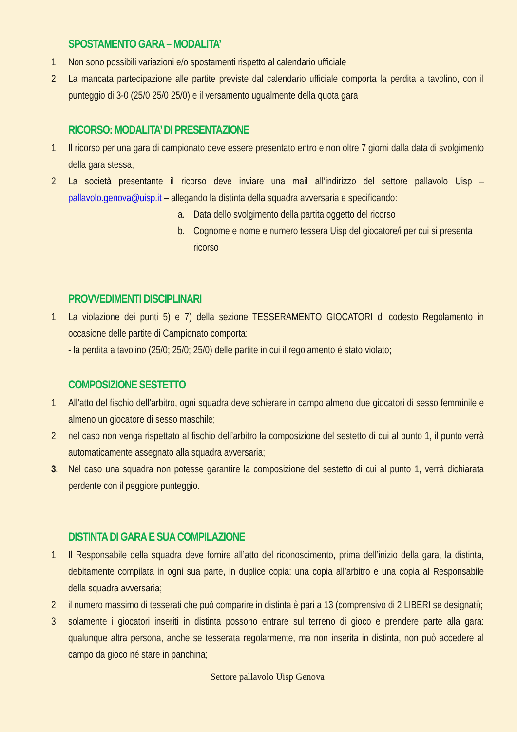SPOSTAMENTO GARA – MODALITA’
1. Non sono possibili variazioni e/o spostamenti rispetto al calendario ufficiale
2. La mancata partecipazione alle partite previste dal calendario ufficiale comporta la perdita a tavolino, con il punteggio di 3-0 (25/0 25/0 25/0) e il versamento ugualmente della quota gara
RICORSO: MODALITA’ DI PRESENTAZIONE
1. Il ricorso per una gara di campionato deve essere presentato entro e non oltre 7 giorni dalla data di svolgimento della gara stessa;
2. La società presentante il ricorso deve inviare una mail all’indirizzo del settore pallavolo Uisp – pallavolo.genova@uisp.it – allegando la distinta della squadra avversaria e specificando:
a. Data dello svolgimento della partita oggetto del ricorso
b. Cognome e nome e numero tessera Uisp del giocatore/i per cui si presenta ricorso
PROVVEDIMENTI DISCIPLINARI
1. La violazione dei punti 5) e 7) della sezione TESSERAMENTO GIOCATORI di codesto Regolamento in occasione delle partite di Campionato comporta:
- la perdita a tavolino (25/0; 25/0; 25/0) delle partite in cui il regolamento è stato violato;
COMPOSIZIONE SESTETTO
1. All’atto del fischio dell’arbitro, ogni squadra deve schierare in campo almeno due giocatori di sesso femminile e almeno un giocatore di sesso maschile;
2. nel caso non venga rispettato al fischio dell’arbitro la composizione del sestetto di cui al punto 1, il punto verrà automaticamente assegnato alla squadra avversaria;
3. Nel caso una squadra non potesse garantire la composizione del sestetto di cui al punto 1, verrà dichiarata perdente con il peggiore punteggio.
DISTINTA DI GARA E SUA COMPILAZIONE
1. Il Responsabile della squadra deve fornire all’atto del riconoscimento, prima dell’inizio della gara, la distinta, debitamente compilata in ogni sua parte, in duplice copia: una copia all’arbitro e una copia al Responsabile della squadra avversaria;
2. il numero massimo di tesserati che può comparire in distinta è pari a 13 (comprensivo di 2 LIBERI se designati);
3. solamente i giocatori inseriti in distinta possono entrare sul terreno di gioco e prendere parte alla gara: qualunque altra persona, anche se tesserata regolarmente, ma non inserita in distinta, non può accedere al campo da gioco né stare in panchina;
Settore pallavolo Uisp Genova